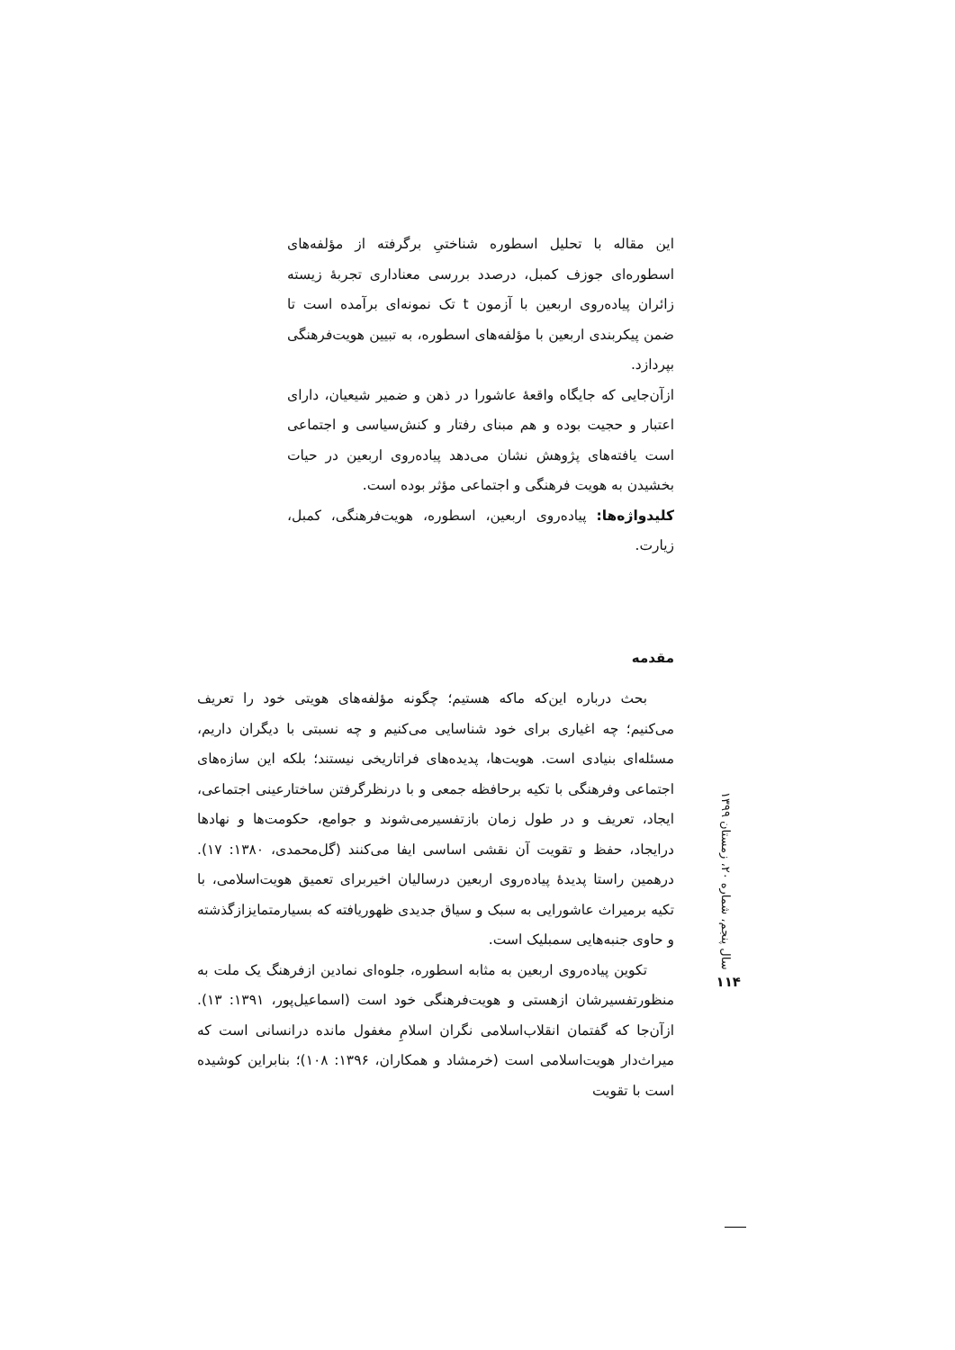این مقاله با تحلیل اسطوره شناختیِ برگرفته از مؤلفه‌های اسطوره‌ای جوزف کمبل، درصدد بررسی معناداری تجربهٔ زیسته زائران پیاده‌روی اربعین با آزمون t تک نمونه‌ای برآمده است تا ضمن پیکربندی اربعین با مؤلفه‌های اسطوره، به تبیین هویت‌فرهنگی بپردازد.
ازآن‌جایی که جایگاه واقعهٔ عاشورا در ذهن و ضمیر شیعیان، دارای اعتبار و حجیت بوده و هم مبنای رفتار و کنش‌سیاسی و اجتماعی است یافته‌های پژوهش نشان می‌دهد پیاده‌روی اربعین در حیات بخشیدن به هویت فرهنگی و اجتماعی مؤثر بوده است.
کلیدواژه‌ها: پیاده‌روی اربعین، اسطوره، هویت‌فرهنگی، کمبل، زیارت.
مقدمه
بحث درباره این‌که ماکه هستیم؛ چگونه مؤلفه‌های هویتی خود را تعریف می‌کنیم؛ چه اغیاری برای خود شناسایی می‌کنیم و چه نسبتی با دیگران داریم، مسئله‌ای بنیادی است. هویت‌ها، پدیده‌های فراتاریخی نیستند؛ بلکه این سازه‌های اجتماعی وفرهنگی با تکیه برحافظه جمعی و با درنظرگرفتن ساختارعینی اجتماعی، ایجاد، تعریف و در طول زمان بازتفسیرمی‌شوند و جوامع، حکومت‌ها و نهادها درایجاد، حفظ و تقویت آن نقشی اساسی ایفا می‌کنند (گل‌محمدی، ۱۳۸۰: ۱۷). درهمین راستا پدیدهٔ پیاده‌روی اربعین درسالیان اخیربرای تعمیق هویت‌اسلامی، با تکیه برمیراث عاشورایی به سبک و سیاق جدیدی ظهوریافته که بسیارمتمایزازگذشته و حاوی جنبه‌هایی سمبلیک است.
تکوین پیاده‌روی اربعین به مثابه اسطوره، جلوه‌ای نمادین ازفرهنگ یک ملت به منظورتفسیرشان ازهستی و هویت‌فرهنگی خود است (اسماعیل‌پور، ۱۳۹۱: ۱۳). ازآن‌جا که گفتمان انقلاب‌اسلامی نگران اسلامِ مغفول مانده درانسانی است که میراث‌دار هویت‌اسلامی است (خرمشاد و همکاران، ۱۳۹۶: ۱۰۸)؛ بنابراین کوشیده است با تقویت
سال پنجم، شماره ۲۰، زمستان ۱۳۹۹
۱۱۴